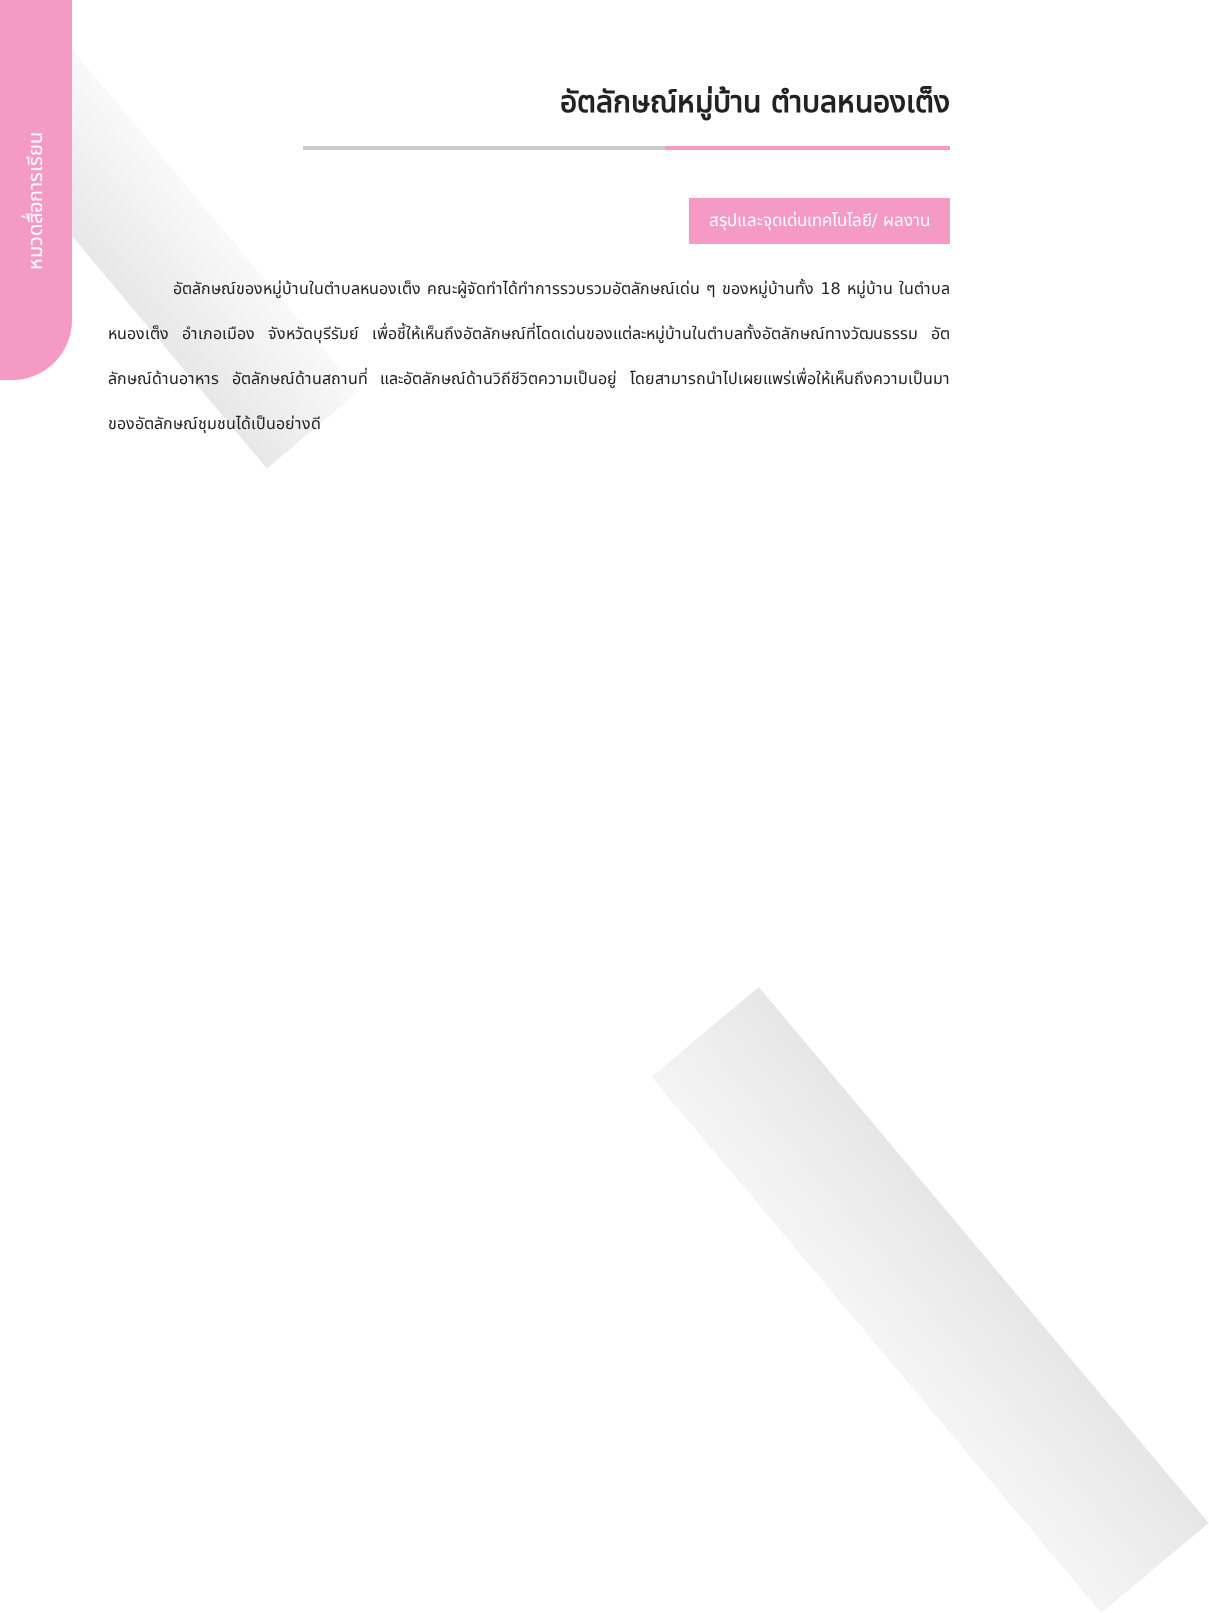หมวดสื่อการเรียน
อัตลักษณ์หมู่บ้าน ตำบลหนองเต็ง
สรุปและจุดเด่นเทคโนโลยี/ ผลงาน
อัตลักษณ์ของหมู่บ้านในตำบลหนองเต็ง คณะผู้จัดทำได้ทำการรวบรวมอัตลักษณ์เด่น ๆ ของหมู่บ้านทั้ง 18 หมู่บ้าน ในตำบลหนองเต็ง อำเภอเมือง จังหวัดบุรีรัมย์ เพื่อชี้ให้เห็นถึงอัตลักษณ์ที่โดดเด่นของแต่ละหมู่บ้านในตำบลทั้งอัตลักษณ์ทางวัฒนธรรม อัตลักษณ์ด้านอาหาร อัตลักษณ์ด้านสถานที่ และอัตลักษณ์ด้านวิถีชีวิตความเป็นอยู่ โดยสามารถนำไปเผยแพร่เพื่อให้เห็นถึงความเป็นมาของอัตลักษณ์ชุมชนได้เป็นอย่างดี